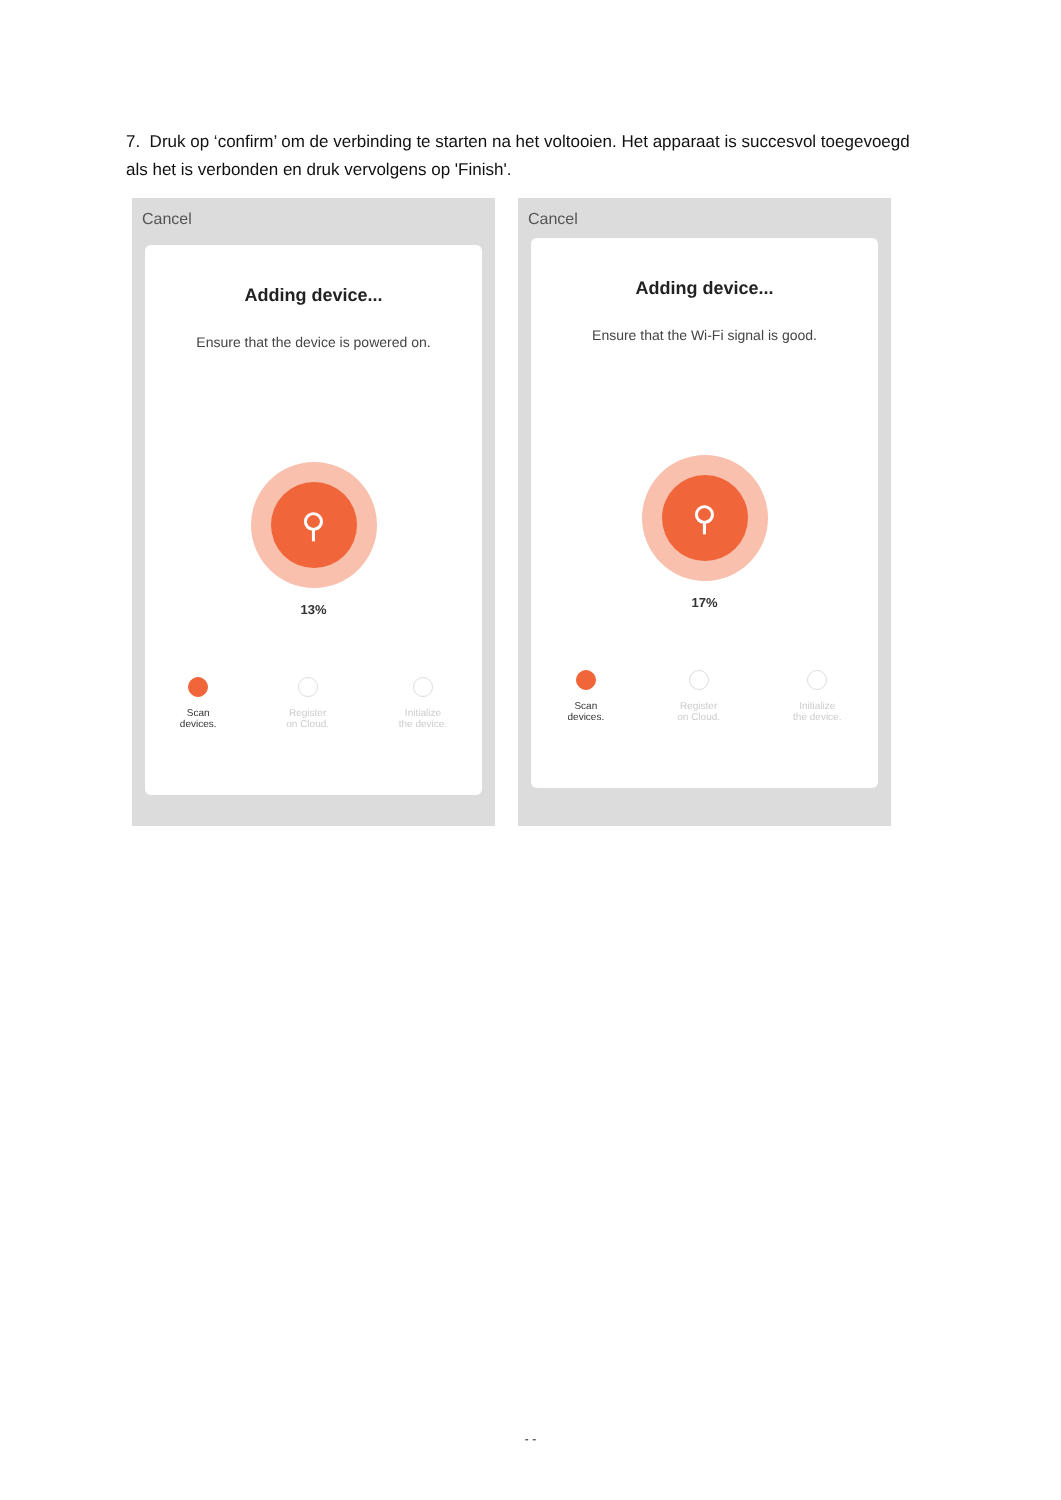7. Druk op ‘confirm’ om de verbinding te starten na het voltooien. Het apparaat is succesvol toegevoegd als het is verbonden en druk vervolgens op 'Finish'.
Cancel
Adding device...
Ensure that the device is powered on.
⚲
13%
Scan
devices.
Register
on Cloud.
Initialize
the device.
Cancel
Adding device...
Ensure that the Wi-Fi signal is good.
⚲
17%
Scan
devices.
Register
on Cloud.
Initialize
the device.
- -